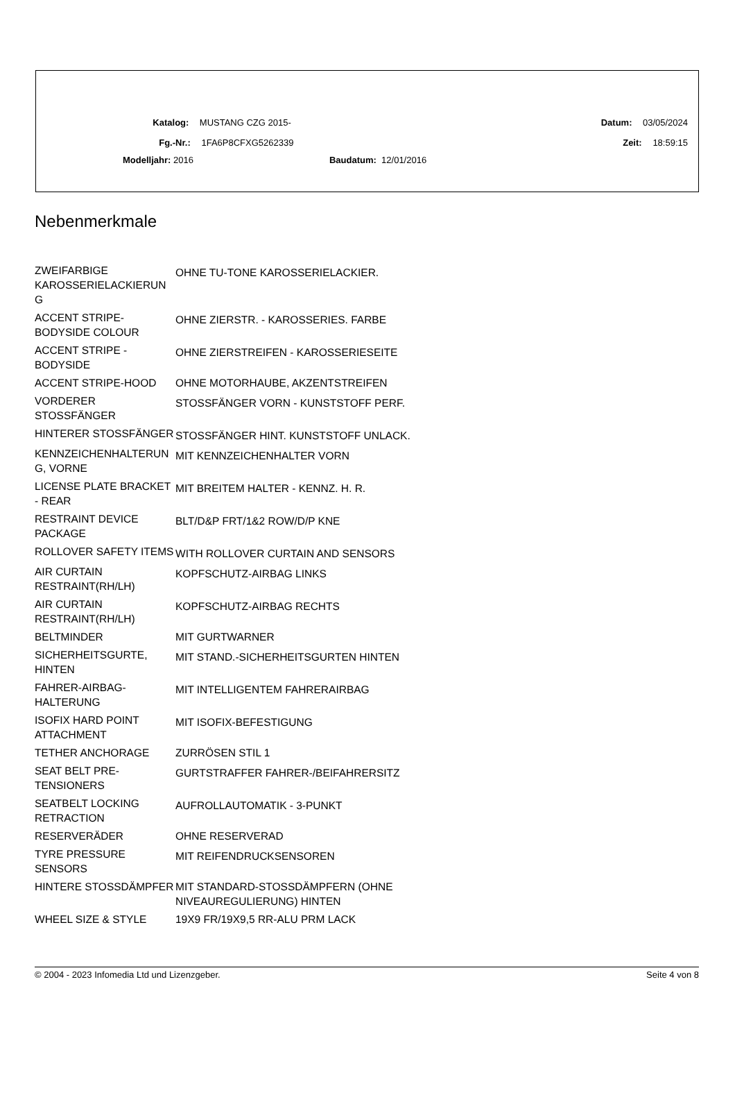Katalog: MUSTANG CZG 2015- Datum: 03/05/2024
Fg.-Nr.: 1FA6P8CFXG5262339 Zeit: 18:59:15
Modelljahr: 2016 Baudatum: 12/01/2016
Nebenmerkmale
| ZWEIFARBIGE KAROSSERIELACKIERUN G | OHNE TU-TONE KAROSSERIELACKIER. |
| ACCENT STRIPE-BODYSIDE COLOUR | OHNE ZIERSTR. - KAROSSERIES. FARBE |
| ACCENT STRIPE - BODYSIDE | OHNE ZIERSTREIFEN - KAROSSERIESEITE |
| ACCENT STRIPE-HOOD | OHNE MOTORHAUBE, AKZENTSTREIFEN |
| VORDERER STOSSFÄNGER | STOSSFÄNGER VORN - KUNSTSTOFF PERF. |
| HINTERER STOSSFÄNGER | STOSSFÄNGER HINT. KUNSTSTOFF UNLACK. |
| KENNZEICHENHALTERUN G, VORNE | MIT KENNZEICHENHALTER VORN |
| LICENSE PLATE BRACKET - REAR | MIT BREITEM HALTER - KENNZ. H. R. |
| RESTRAINT DEVICE PACKAGE | BLT/D&P FRT/1&2 ROW/D/P KNE |
| ROLLOVER SAFETY ITEMS | WITH ROLLOVER CURTAIN AND SENSORS |
| AIR CURTAIN RESTRAINT(RH/LH) | KOPFSCHUTZ-AIRBAG LINKS |
| AIR CURTAIN RESTRAINT(RH/LH) | KOPFSCHUTZ-AIRBAG RECHTS |
| BELTMINDER | MIT GURTWARNER |
| SICHERHEITSGURTE, HINTEN | MIT STAND.-SICHERHEITSGURTEN HINTEN |
| FAHRER-AIRBAG-HALTERUNG | MIT INTELLIGENTEM FAHRERAIRBAG |
| ISOFIX HARD POINT ATTACHMENT | MIT ISOFIX-BEFESTIGUNG |
| TETHER ANCHORAGE | ZURRÖSEN STIL 1 |
| SEAT BELT PRE-TENSIONERS | GURTSTRAFFER FAHRER-/BEIFAHRERSITZ |
| SEATBELT LOCKING RETRACTION | AUFROLLAUTOMATIK - 3-PUNKT |
| RESERVERÄDER | OHNE RESERVERAD |
| TYRE PRESSURE SENSORS | MIT REIFENDRUCKSENSOREN |
| HINTERE STOSSDÄMPFER | MIT STANDARD-STOSSDÄMPFERN (OHNE NIVEAUREGULIERUNG) HINTEN |
| WHEEL SIZE & STYLE | 19X9 FR/19X9,5 RR-ALU PRM LACK |
© 2004 - 2023 Infomedia Ltd und Lizenzgeber. Seite 4 von 8